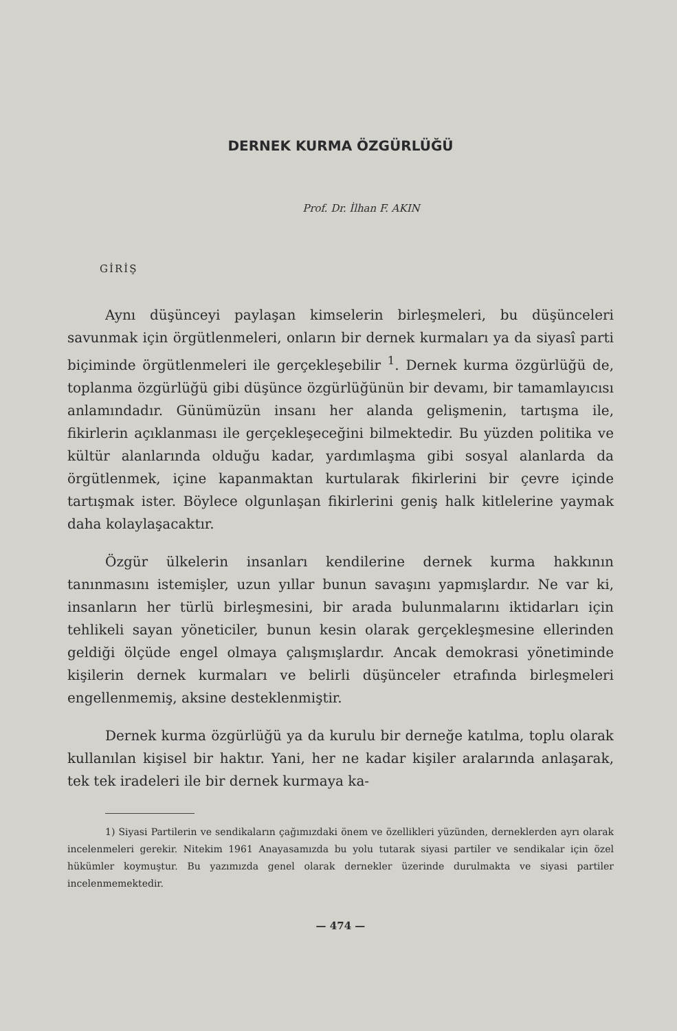DERNEK KURMA ÖZGÜRLÜĞÜ
Prof. Dr. İlhan F. AKIN
GİRİŞ
Aynı düşünceyi paylaşan kimselerin birleşmeleri, bu düşünceleri savunmak için örgütlenmeleri, onların bir dernek kurmaları ya da siyasî parti biçiminde örgütlenmeleri ile gerçekleşebilir <sup>1</sup>. Dernek kurma özgürlüğü de, toplanma özgürlüğü gibi düşünce özgürlüğünün bir devamı, bir tamamlayıcısı anlamındadır. Günümüzün insanı her alanda gelişmenin, tartışma ile, fikirlerin açıklanması ile gerçekleşeceğini bilmektedir. Bu yüzden politika ve kültür alanlarında olduğu kadar, yardımlaşma gibi sosyal alanlarda da örgütlenmek, içine kapanmaktan kurtularak fikirlerini bir çevre içinde tartışmak ister. Böylece olgunlaşan fikirlerini geniş halk kitlelerine yaymak daha kolaylaşacaktır.
Özgür ülkelerin insanları kendilerine dernek kurma hakkının tanınmasını istemişler, uzun yıllar bunun savaşını yapmışlardır. Ne var ki, insanların her türlü birleşmesini, bir arada bulunmalarını iktidarları için tehlikeli sayan yöneticiler, bunun kesin olarak gerçekleşmesine ellerinden geldiği ölçüde engel olmaya çalışmışlardır. Ancak demokrasi yönetiminde kişilerin dernek kurmaları ve belirli düşünceler etrafında birleşmeleri engellenmemiş, aksine desteklenmiştir.
Dernek kurma özgürlüğü ya da kurulu bir derneğe katılma, toplu olarak kullanılan kişisel bir haktır. Yani, her ne kadar kişiler aralarında anlaşarak, tek tek iradeleri ile bir dernek kurmaya ka-
1) Siyasi Partilerin ve sendikaların çağımızdaki önem ve özellikleri yüzünden, derneklerden ayrı olarak incelenmeleri gerekir. Nitekim 1961 Anayasamızda bu yolu tutarak siyasi partiler ve sendikalar için özel hükümler koymuştur. Bu yazımızda genel olarak dernekler üzerinde durulmakta ve siyasi partiler incelenmemektedir.
— 474 —